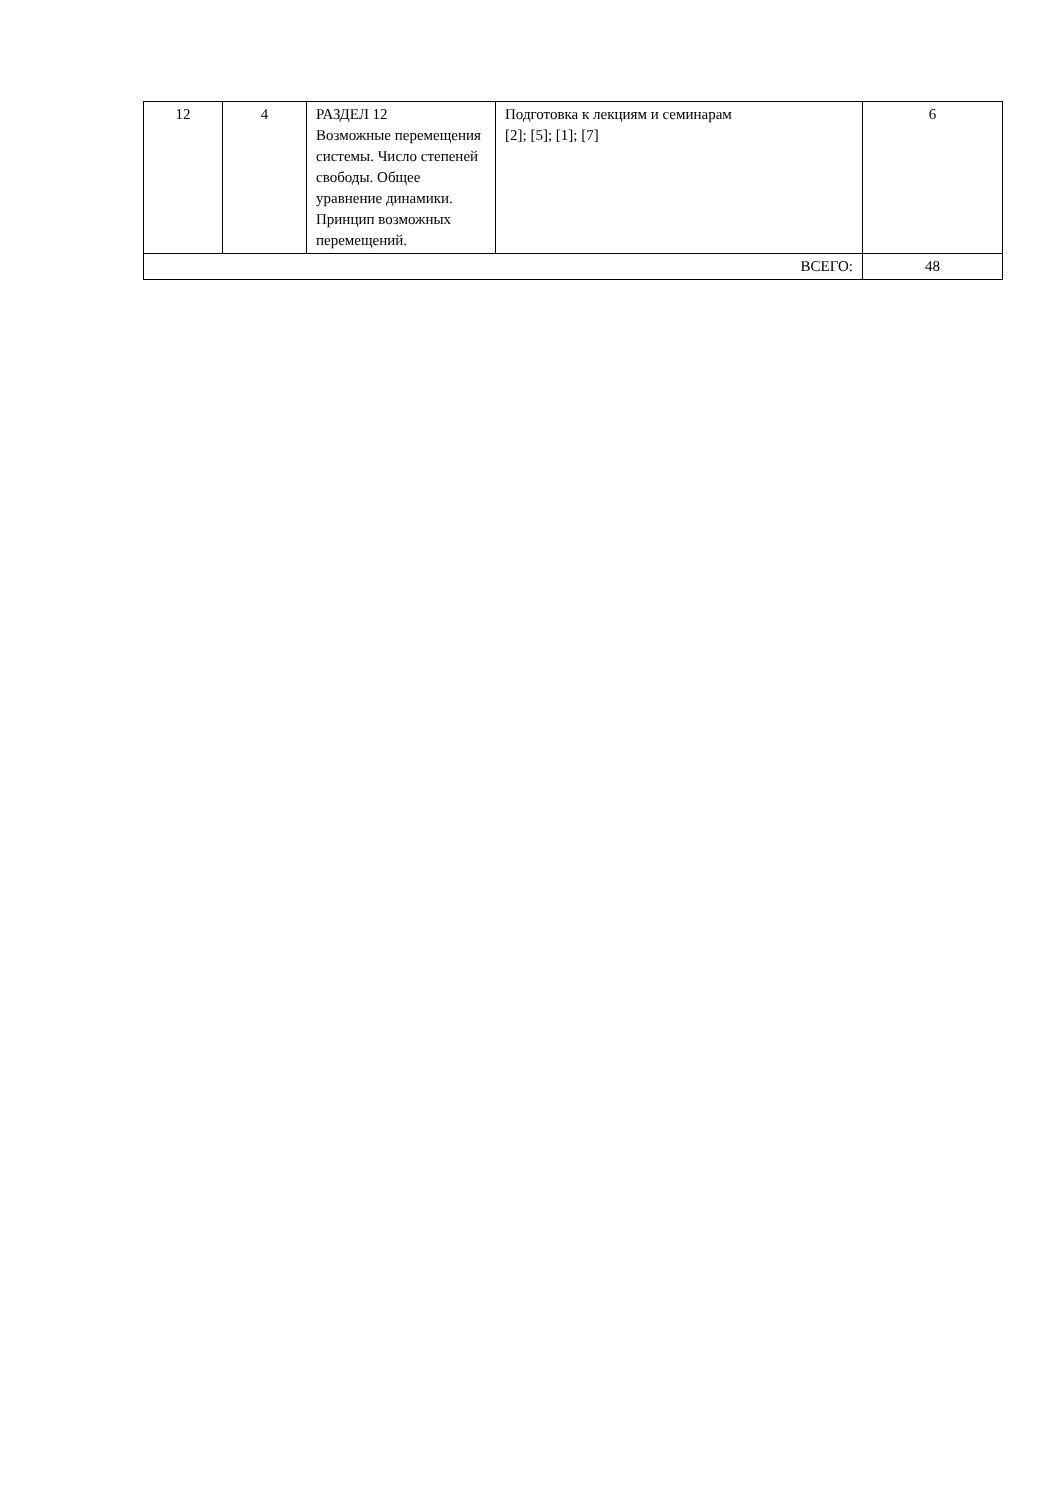| 12 | 4 | РАЗДЕЛ 12 Возможные перемещения системы. Число степеней свободы. Общее уравнение динамики. Принцип возможных перемещений. | Подготовка к лекциям и семинарам [2]; [5]; [1]; [7] | 6 |
| ВСЕГО: | | | | 48 |